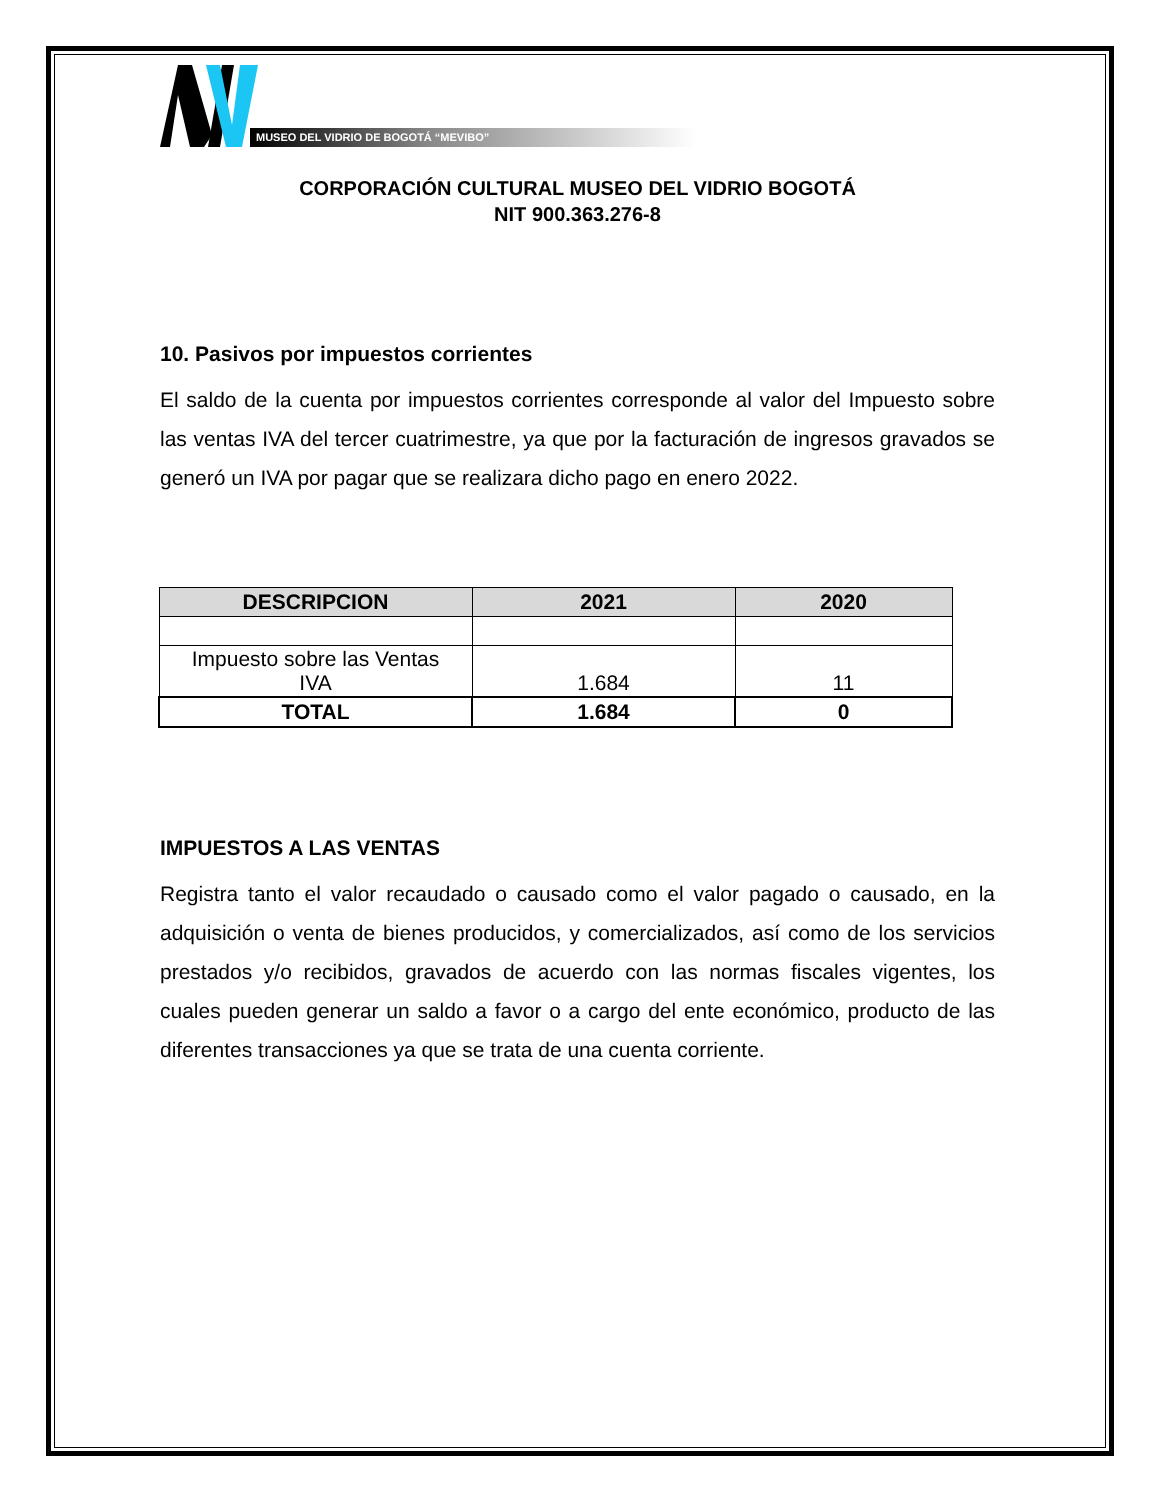MUSEO DEL VIDRIO DE BOGOTÁ “MEVIBO”
CORPORACIÓN CULTURAL MUSEO DEL VIDRIO BOGOTÁ
NIT 900.363.276-8
10. Pasivos por impuestos corrientes
El saldo de la cuenta por impuestos corrientes corresponde al valor del Impuesto sobre las ventas IVA del tercer cuatrimestre, ya que por la facturación de ingresos gravados se generó un IVA por pagar que se realizara dicho pago en enero 2022.
| DESCRIPCION | 2021 | 2020 |
| --- | --- | --- |
| Impuesto sobre las Ventas IVA | 1.684 | 11 |
| TOTAL | 1.684 | 0 |
IMPUESTOS A LAS VENTAS
Registra tanto el valor recaudado o causado como el valor pagado o causado, en la adquisición o venta de bienes producidos, y comercializados, así como de los servicios prestados y/o recibidos, gravados de acuerdo con las normas fiscales vigentes, los cuales pueden generar un saldo a favor o a cargo del ente económico, producto de las diferentes transacciones ya que se trata de una cuenta corriente.